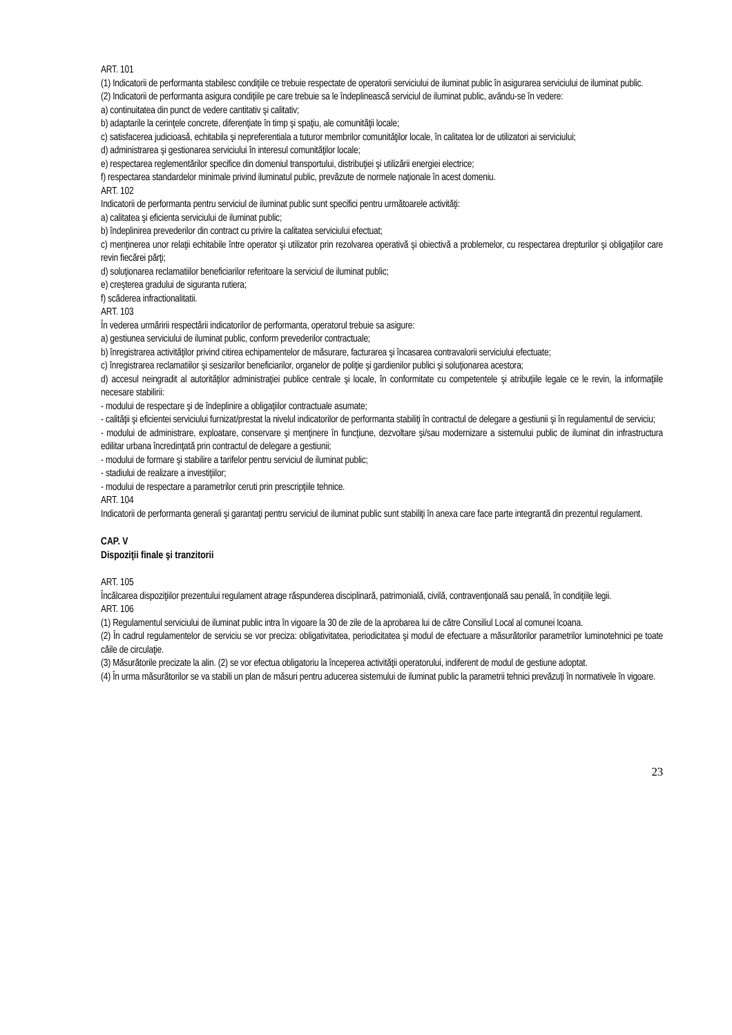ART. 101
(1) Indicatorii de performanta stabilesc condiţiile ce trebuie respectate de operatorii serviciului de iluminat public în asigurarea serviciului de iluminat public.
(2) Indicatorii de performanta asigura condiţiile pe care trebuie sa le îndeplinească serviciul de iluminat public, avându-se în vedere:
a) continuitatea din punct de vedere cantitativ şi calitativ;
b) adaptarile la cerinţele concrete, diferenţiate în timp şi spaţiu, ale comunităţii locale;
c) satisfacerea judicioasă, echitabila şi nepreferentiala a tuturor membrilor comunităţilor locale, în calitatea lor de utilizatori ai serviciului;
d) administrarea şi gestionarea serviciului în interesul comunităţilor locale;
e) respectarea reglementărilor specifice din domeniul transportului, distribuţiei şi utilizării energiei electrice;
f) respectarea standardelor minimale privind iluminatul public, prevăzute de normele naţionale în acest domeniu.
ART. 102
Indicatorii de performanta pentru serviciul de iluminat public sunt specifici pentru următoarele activităţi:
a) calitatea şi eficienta serviciului de iluminat public;
b) îndeplinirea prevederilor din contract cu privire la calitatea serviciului efectuat;
c) menţinerea unor relaţii echitabile între operator şi utilizator prin rezolvarea operativă şi obiectivă a problemelor, cu respectarea drepturilor şi obligaţiilor care revin fiecărei părţi;
d) soluţionarea reclamatiilor beneficiarilor referitoare la serviciul de iluminat public;
e) creşterea gradului de siguranta rutiera;
f) scăderea infractionalitatii.
ART. 103
În vederea urmăririi respectării indicatorilor de performanta, operatorul trebuie sa asigure:
a) gestiunea serviciului de iluminat public, conform prevederilor contractuale;
b) înregistrarea activităţilor privind citirea echipamentelor de măsurare, facturarea şi încasarea contravalorii serviciului efectuate;
c) înregistrarea reclamatiilor şi sesizarilor beneficiarilor, organelor de poliţie şi gardienilor publici şi soluţionarea acestora;
d) accesul neingradit al autorităţilor administraţiei publice centrale şi locale, în conformitate cu competentele şi atribuţiile legale ce le revin, la informaţiile necesare stabilirii:
- modului de respectare şi de îndeplinire a obligaţiilor contractuale asumate;
- calităţii şi eficientei serviciului furnizat/prestat la nivelul indicatorilor de performanta stabiliţi în contractul de delegare a gestiunii şi în regulamentul de serviciu;
- modului de administrare, exploatare, conservare şi menţinere în funcţiune, dezvoltare şi/sau modernizare a sistemului public de iluminat din infrastructura edilitar urbana încredinţată prin contractul de delegare a gestiunii;
- modului de formare şi stabilire a tarifelor pentru serviciul de iluminat public;
- stadiului de realizare a investiţiilor;
- modului de respectare a parametrilor ceruti prin prescripţiile tehnice.
ART. 104
Indicatorii de performanta generali şi garantaţi pentru serviciul de iluminat public sunt stabiliţi în anexa care face parte integrantă din prezentul regulament.
CAP. V
Dispoziţii finale şi tranzitorii
ART. 105
Încălcarea dispoziţiilor prezentului regulament atrage răspunderea disciplinară, patrimonială, civilă, contravenţională sau penală, în condiţiile legii.
ART. 106
(1) Regulamentul serviciului de iluminat public intra în vigoare la 30 de zile de la aprobarea lui de către Consiliul Local al comunei Icoana.
(2) În cadrul regulamentelor de serviciu se vor preciza: obligativitatea, periodicitatea şi modul de efectuare a măsurătorilor parametrilor luminotehnici pe toate căile de circulaţie.
(3) Măsurătorile precizate la alin. (2) se vor efectua obligatoriu la începerea activităţii operatorului, indiferent de modul de gestiune adoptat.
(4) În urma măsurătorilor se va stabili un plan de măsuri pentru aducerea sistemului de iluminat public la parametrii tehnici prevăzuţi în normativele în vigoare.
23